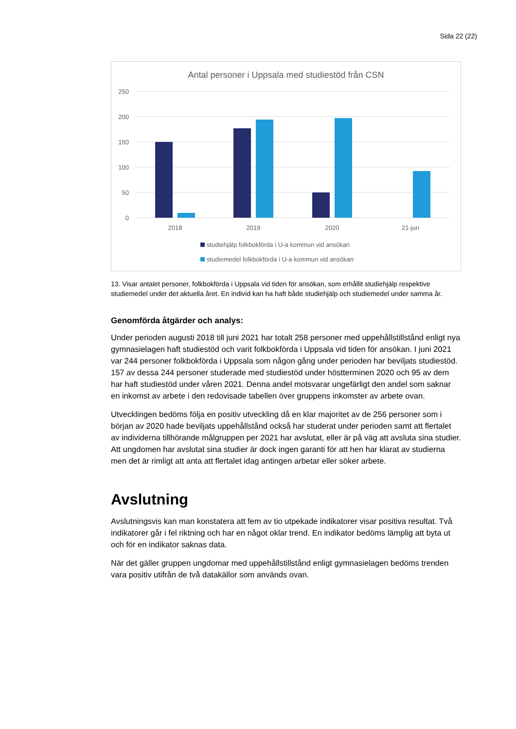Sida 22 (22)
Antal personer i Uppsala med studiestöd från CSN
250
200
150
100
50
0
2018
2019
2020
21-jun
studiehjälp folkbokförda i U-a kommun vid ansökan
studiemedel folkbokförda i U-a kommun vid ansökan
13. Visar antalet personer, folkbokförda i Uppsala vid tiden för ansökan, som erhållit studiehjälp respektive studiemedel under det aktuella året. En individ kan ha haft både studiehjälp och studiemedel under samma år.
Genomförda åtgärder och analys:
Under perioden augusti 2018 till juni 2021 har totalt 258 personer med uppehållstillstånd enligt nya gymnasielagen haft studiestöd och varit folkbokförda i Uppsala vid tiden för ansökan. I juni 2021 var 244 personer folkbokförda i Uppsala som någon gång under perioden har beviljats studiestöd. 157 av dessa 244 personer studerade med studiestöd under höstterminen 2020 och 95 av dem har haft studiestöd under våren 2021. Denna andel motsvarar ungefärligt den andel som saknar en inkomst av arbete i den redovisade tabellen över gruppens inkomster av arbete ovan.
Utvecklingen bedöms följa en positiv utveckling då en klar majoritet av de 256 personer som i början av 2020 hade beviljats uppehållstånd också har studerat under perioden samt att flertalet av individerna tillhörande målgruppen per 2021 har avslutat, eller är på väg att avsluta sina studier. Att ungdomen har avslutat sina studier är dock ingen garanti för att hen har klarat av studierna men det är rimligt att anta att flertalet idag antingen arbetar eller söker arbete.
Avslutning
Avslutningsvis kan man konstatera att fem av tio utpekade indikatorer visar positiva resultat. Två indikatorer går i fel riktning och har en något oklar trend. En indikator bedöms lämplig att byta ut och för en indikator saknas data.
När det gäller gruppen ungdomar med uppehållstillstånd enligt gymnasielagen bedöms trenden vara positiv utifrån de två datakällor som används ovan.